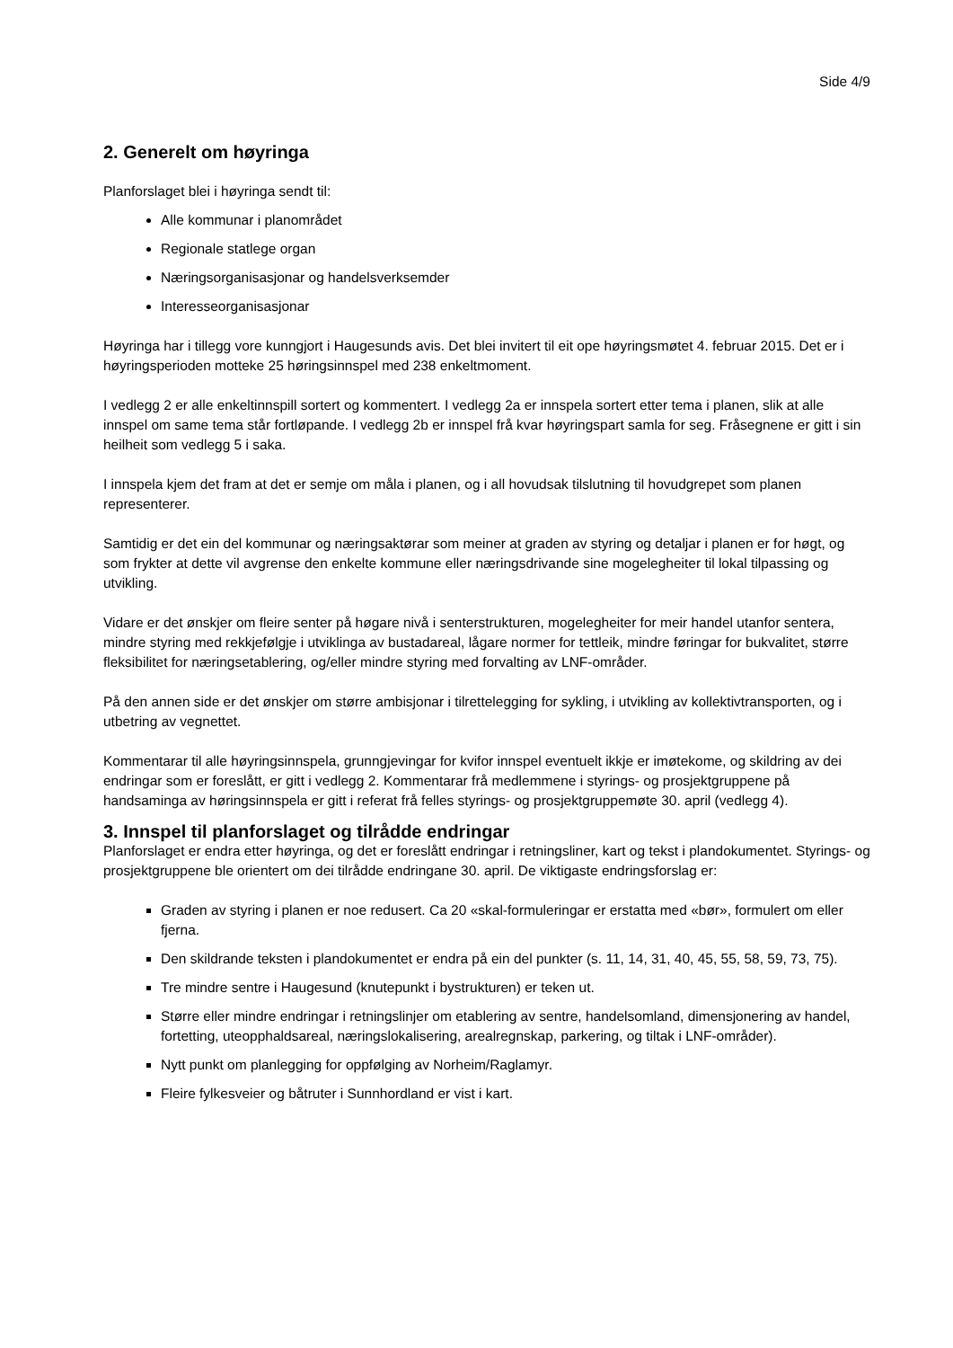Side 4/9
2. Generelt om høyringa
Planforslaget blei i høyringa sendt til:
Alle kommunar i planområdet
Regionale statlege organ
Næringsorganisasjonar og handelsverksemder
Interesseorganisasjonar
Høyringa har i tillegg vore kunngjort i Haugesunds avis. Det blei invitert til eit ope høyringsmøtet 4. februar 2015. Det er i høyringsperioden motteke 25 høringsinnspel med 238 enkeltmoment.
I vedlegg 2 er alle enkeltinnspill sortert og kommentert. I vedlegg 2a er innspela sortert etter tema i planen, slik at alle innspel om same tema står fortløpande. I vedlegg 2b er innspel frå kvar høyringspart samla for seg. Fråsegnene er gitt i sin heilheit som vedlegg 5 i saka.
I innspela kjem det fram at det er semje om måla i planen, og i all hovudsak tilslutning til hovudgrepet som planen representerer.
Samtidig er det ein del kommunar og næringsaktørar som meiner at graden av styring og detaljar i planen er for høgt, og som frykter at dette vil avgrense den enkelte kommune eller næringsdrivande sine mogelegheiter til lokal tilpassing og utvikling.
Vidare er det ønskjer om fleire senter på høgare nivå i senterstrukturen, mogelegheiter for meir handel utanfor sentera, mindre styring med rekkjefølgje i utviklinga av bustadareal, lågare normer for tettleik, mindre føringar for bukvalitet, større fleksibilitet for næringsetablering, og/eller mindre styring med forvalting av LNF-områder.
På den annen side er det ønskjer om større ambisjonar i tilrettelegging for sykling, i utvikling av kollektivtransporten, og i utbetring av vegnettet.
Kommentarar til alle høyringsinnspela, grunngjevingar for kvifor innspel eventuelt ikkje er imøtekome, og skildring av dei endringar som er foreslått, er gitt i vedlegg 2. Kommentarar frå medlemmene i styrings- og prosjektgruppene på handsaminga av høringsinnspela er gitt i referat frå felles styrings- og prosjektgruppemøte 30. april (vedlegg 4).
3. Innspel til planforslaget og tilrådde endringar
Planforslaget er endra etter høyringa, og det er foreslått endringar i retningsliner, kart og tekst i plandokumentet. Styrings- og prosjektgruppene ble orientert om dei tilrådde endringane 30. april. De viktigaste endringsforslag er:
Graden av styring i planen er noe redusert. Ca 20 «skal-formuleringar er erstatta med «bør», formulert om eller fjerna.
Den skildrande teksten i plandokumentet er endra på ein del punkter (s. 11, 14, 31, 40, 45, 55, 58, 59, 73, 75).
Tre mindre sentre i Haugesund (knutepunkt i bystrukturen) er teken ut.
Større eller mindre endringar i retningslinjer om etablering av sentre, handelsomland, dimensjonering av handel, fortetting, uteopphaldsareal, næringslokalisering, arealregnskap, parkering, og tiltak i LNF-områder).
Nytt punkt om planlegging for oppfølging av Norheim/Raglamyr.
Fleire fylkesveier og båtruter i Sunnhordland er vist i kart.